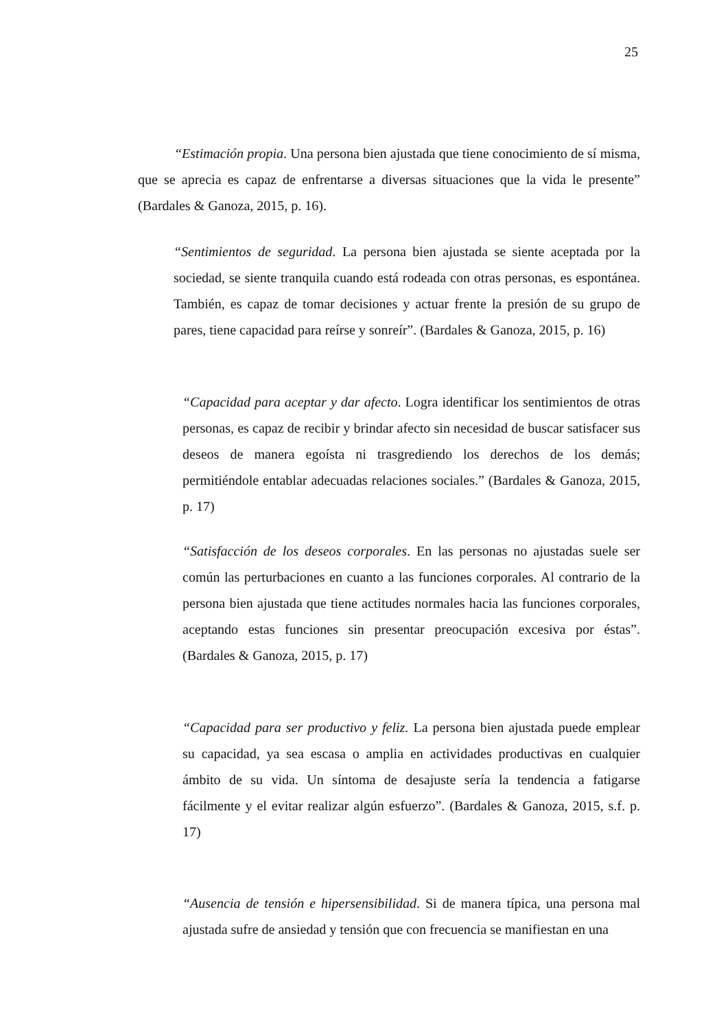25
“Estimación propia. Una persona bien ajustada que tiene conocimiento de sí misma, que se aprecia es capaz de enfrentarse a diversas situaciones que la vida le presente” (Bardales & Ganoza, 2015, p. 16).
“Sentimientos de seguridad. La persona bien ajustada se siente aceptada por la sociedad, se siente tranquila cuando está rodeada con otras personas, es espontánea. También, es capaz de tomar decisiones y actuar frente la presión de su grupo de pares, tiene capacidad para reírse y sonreír”. (Bardales & Ganoza, 2015, p. 16)
“Capacidad para aceptar y dar afecto. Logra identificar los sentimientos de otras personas, es capaz de recibir y brindar afecto sin necesidad de buscar satisfacer sus deseos de manera egoísta ni trasgrediendo los derechos de los demás; permitiéndole entablar adecuadas relaciones sociales.” (Bardales & Ganoza, 2015, p. 17)
“Satisfacción de los deseos corporales. En las personas no ajustadas suele ser común las perturbaciones en cuanto a las funciones corporales. Al contrario de la persona bien ajustada que tiene actitudes normales hacia las funciones corporales, aceptando estas funciones sin presentar preocupación excesiva por éstas”. (Bardales & Ganoza, 2015, p. 17)
“Capacidad para ser productivo y feliz. La persona bien ajustada puede emplear su capacidad, ya sea escasa o amplia en actividades productivas en cualquier ámbito de su vida. Un síntoma de desajuste sería la tendencia a fatigarse fácilmente y el evitar realizar algún esfuerzo”. (Bardales & Ganoza, 2015, s.f. p. 17)
“Ausencia de tensión e hipersensibilidad. Si de manera típica, una persona mal ajustada sufre de ansiedad y tensión que con frecuencia se manifiestan en una